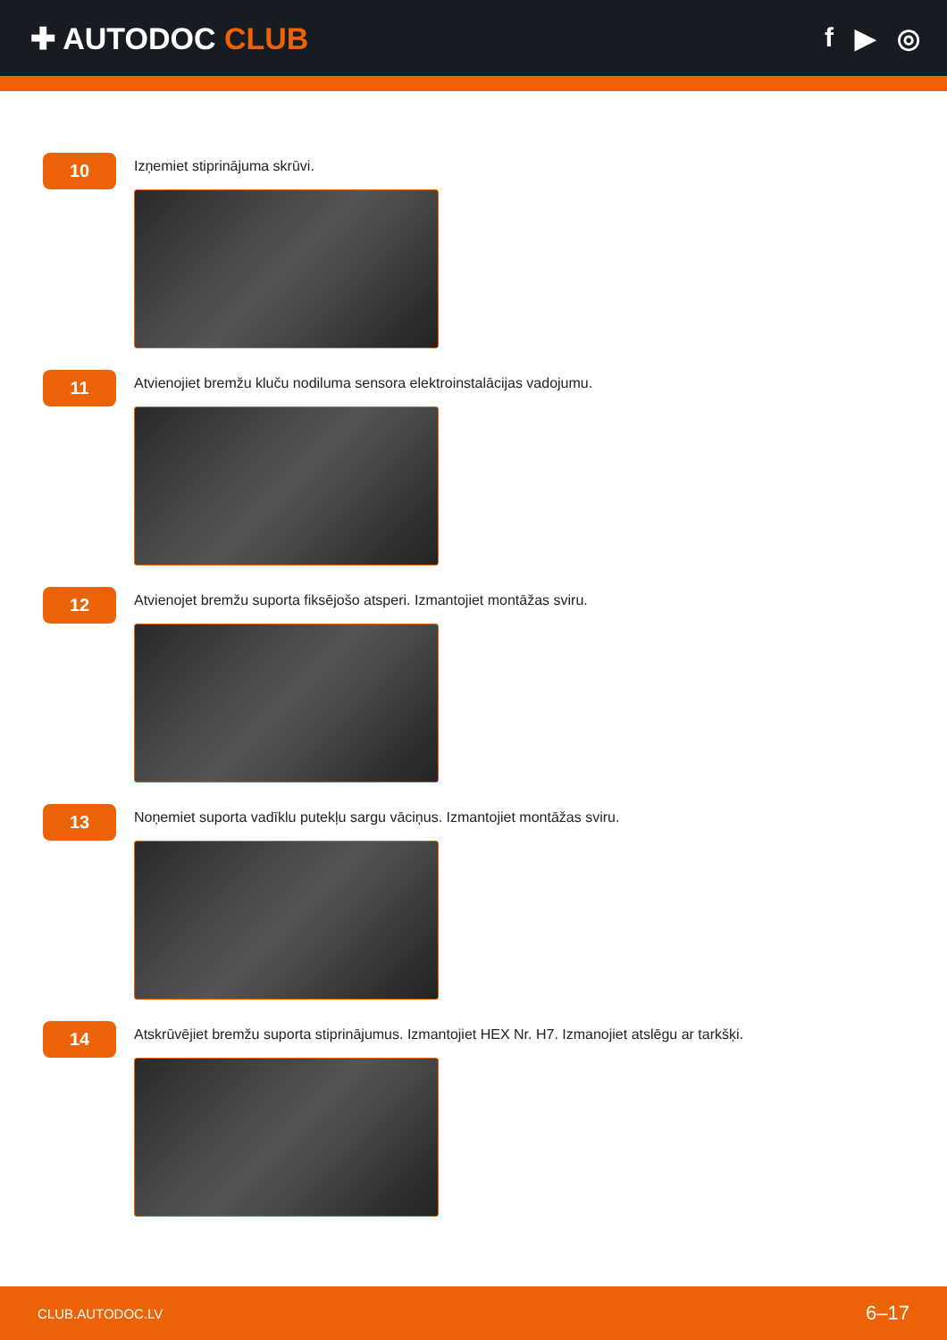✚ AUTODOC CLUB f ▶ ◎
10
Izņemiet stiprinājuma skrūvi.
11
Atvienojiet bremžu kluču nodiluma sensora elektroinstalācijas vadojumu.
12
Atvienojet bremžu suporta fiksējošo atsperi. Izmantojiet montāžas sviru.
13
Noņemiet suporta vadīklu putekļu sargu vāciņus. Izmantojiet montāžas sviru.
14
Atskrūvējiet bremžu suporta stiprinājumus. Izmantojiet HEX Nr. H7. Izmanojiet atslēgu ar tarkšķi.
CLUB.AUTODOC.LV 6–17